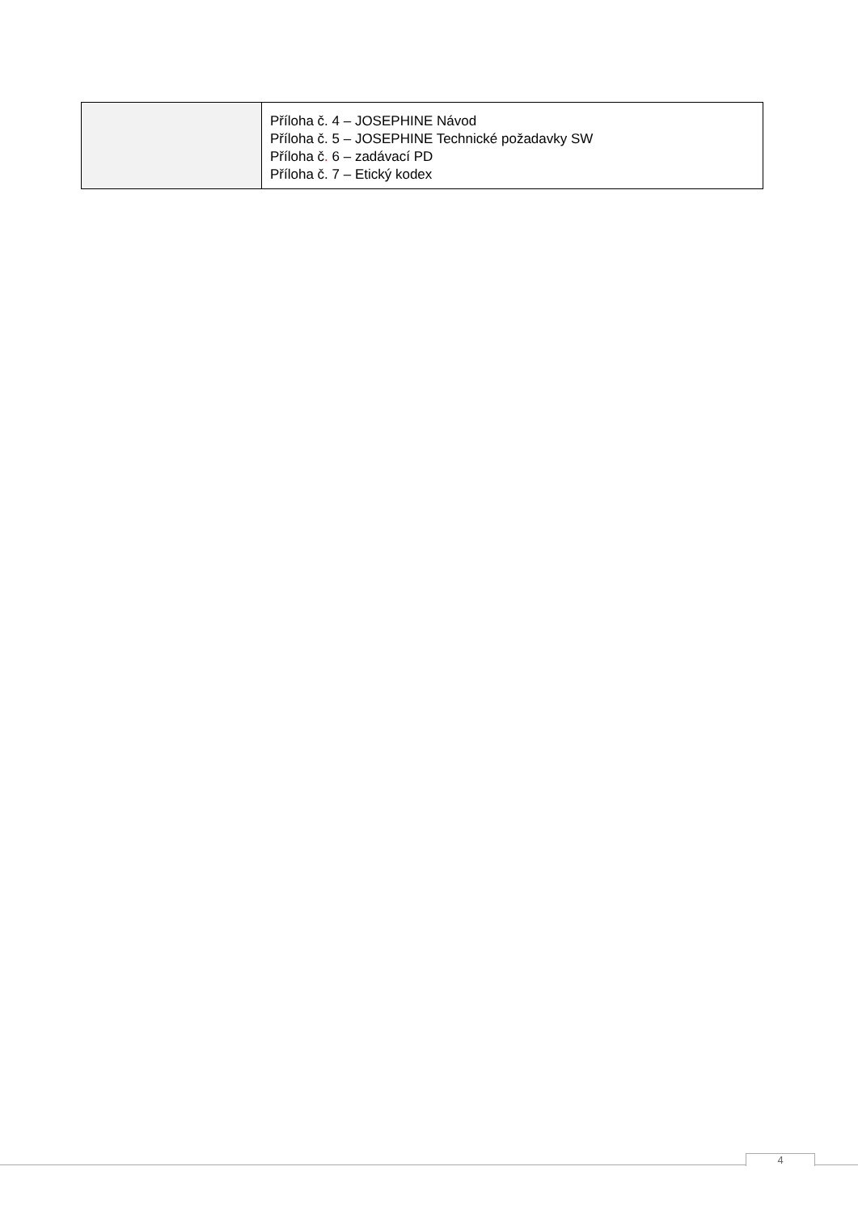| | Příloha č. 4 – JOSEPHINE Návod Příloha č. 5 – JOSEPHINE Technické požadavky SW Příloha č . 6 – zadávací PD Příloha č. 7 – Etický kodex |
4